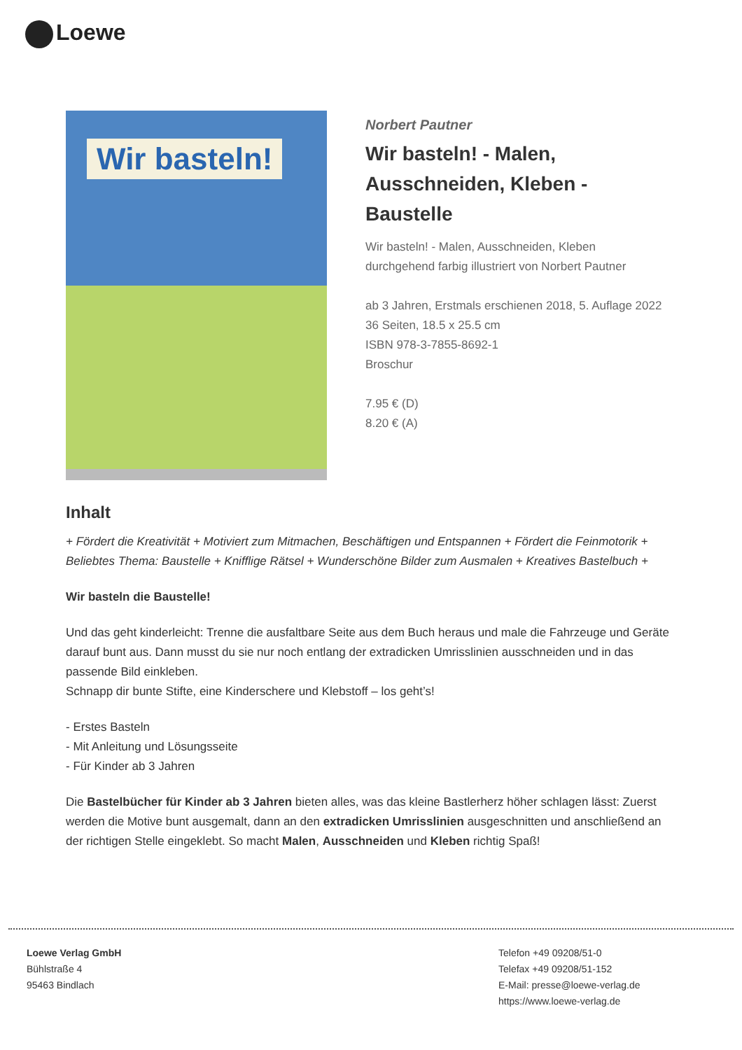Loewe
Wir basteln!
Norbert Pautner
Wir basteln! - Malen, Ausschneiden, Kleben - Baustelle
Wir basteln! - Malen, Ausschneiden, Kleben
durchgehend farbig illustriert von Norbert Pautner
ab 3 Jahren, Erstmals erschienen 2018, 5. Auflage 2022
36 Seiten, 18.5 x 25.5 cm
ISBN 978-3-7855-8692-1
Broschur
7.95 € (D)
8.20 € (A)
Inhalt
+ Fördert die Kreativität + Motiviert zum Mitmachen, Beschäftigen und Entspannen + Fördert die Feinmotorik + Beliebtes Thema: Baustelle + Knifflige Rätsel + Wunderschöne Bilder zum Ausmalen + Kreatives Bastelbuch +
Wir basteln die Baustelle!
Und das geht kinderleicht: Trenne die ausfaltbare Seite aus dem Buch heraus und male die Fahrzeuge und Geräte darauf bunt aus. Dann musst du sie nur noch entlang der extradicken Umrisslinien ausschneiden und in das passende Bild einkleben.
Schnapp dir bunte Stifte, eine Kinderschere und Klebstoff – los geht’s!
- Erstes Basteln
- Mit Anleitung und Lösungsseite
- Für Kinder ab 3 Jahren
Die Bastelbücher für Kinder ab 3 Jahren bieten alles, was das kleine Bastlerherz höher schlagen lässt: Zuerst werden die Motive bunt ausgemalt, dann an den extradicken Umrisslinien ausgeschnitten und anschließend an der richtigen Stelle eingeklebt. So macht Malen, Ausschneiden und Kleben richtig Spaß!
Loewe Verlag GmbH
Bühlstraße 4
95463 Bindlach
Telefon +49 09208/51-0
Telefax +49 09208/51-152
E-Mail: presse@loewe-verlag.de
https://www.loewe-verlag.de